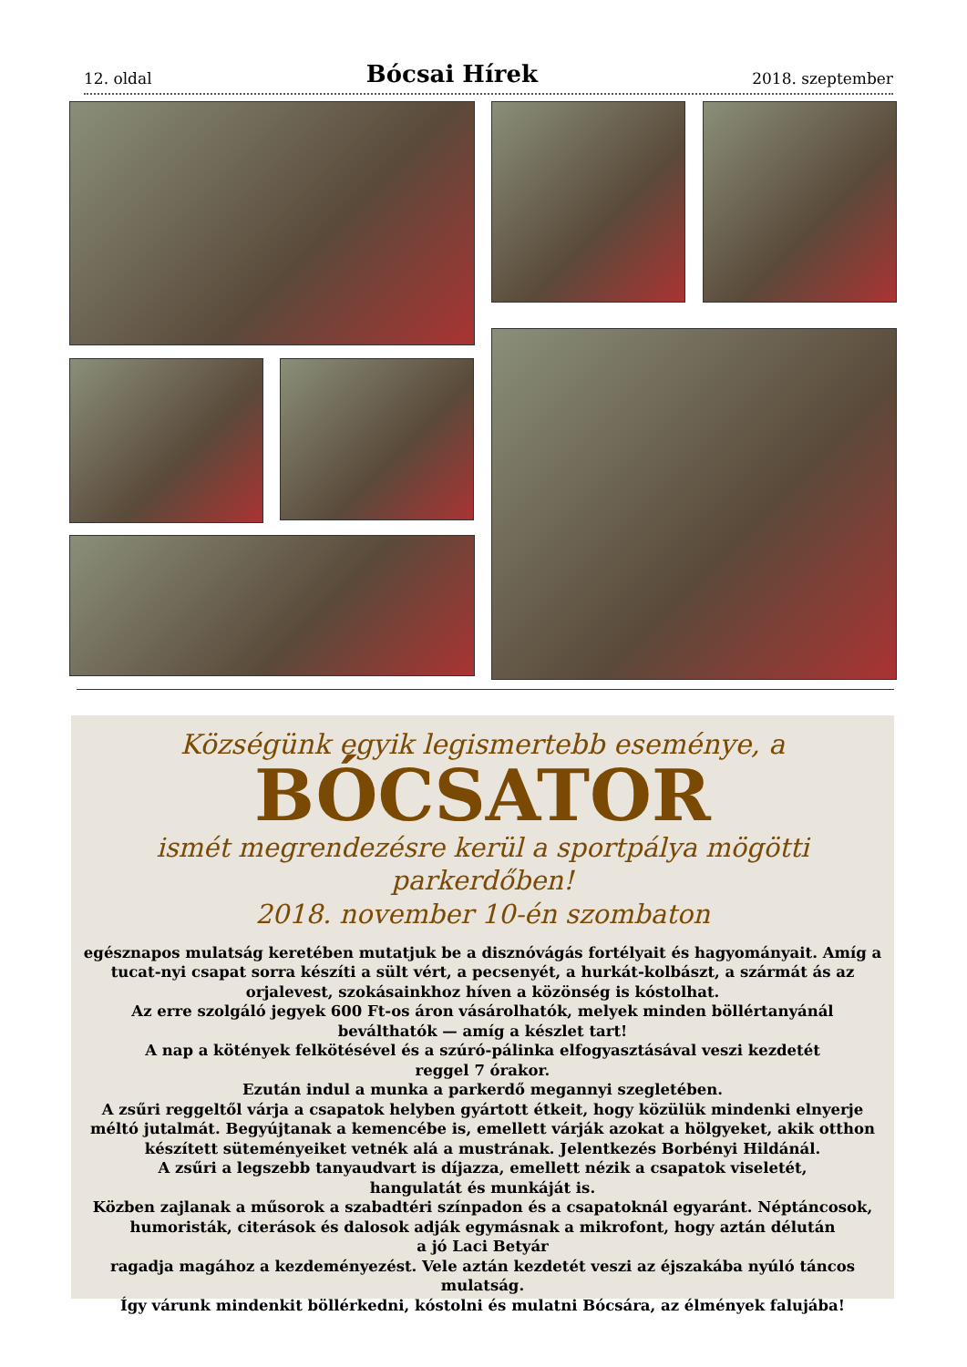12. oldal Bócsai Hírek 2018. szeptember
Községünk egyik legismertebb eseménye, a
BÓCSATOR
ismét megrendezésre kerül a sportpálya mögötti parkerdőben!
2018. november 10-én szombaton
egésznapos mulatság keretében mutatjuk be a disznóvágás fortélyait és hagyományait. Amíg a tucat-nyi csapat sorra készíti a sült vért, a pecsenyét, a hurkát-kolbászt, a szármát ás az orjalevest, szokásainkhoz híven a közönség is kóstolhat.
Az erre szolgáló jegyek 600 Ft-os áron vásárolhatók, melyek minden böllértanyánál beválthatók — amíg a készlet tart!
A nap a kötények felkötésével és a szúró-pálinka elfogyasztásával veszi kezdetét
reggel 7 órakor.
Ezután indul a munka a parkerdő megannyi szegletében.
A zsűri reggeltől várja a csapatok helyben gyártott étkeit, hogy közülük mindenki elnyerje méltó jutalmát. Begyújtanak a kemencébe is, emellett várják azokat a hölgyeket, akik otthon készített süteményeiket vetnék alá a mustrának. Jelentkezés Borbényi Hildánál.
A zsűri a legszebb tanyaudvart is díjazza, emellett nézik a csapatok viseletét,
hangulatát és munkáját is.
Közben zajlanak a műsorok a szabadtéri színpadon és a csapatoknál egyaránt. Néptáncosok, humoristák, citerások és dalosok adják egymásnak a mikrofont, hogy aztán délután
a jó Laci Betyár
ragadja magához a kezdeményezést. Vele aztán kezdetét veszi az éjszakába nyúló táncos mulatság.
Így várunk mindenkit böllérkedni, kóstolni és mulatni Bócsára, az élmények falujába!